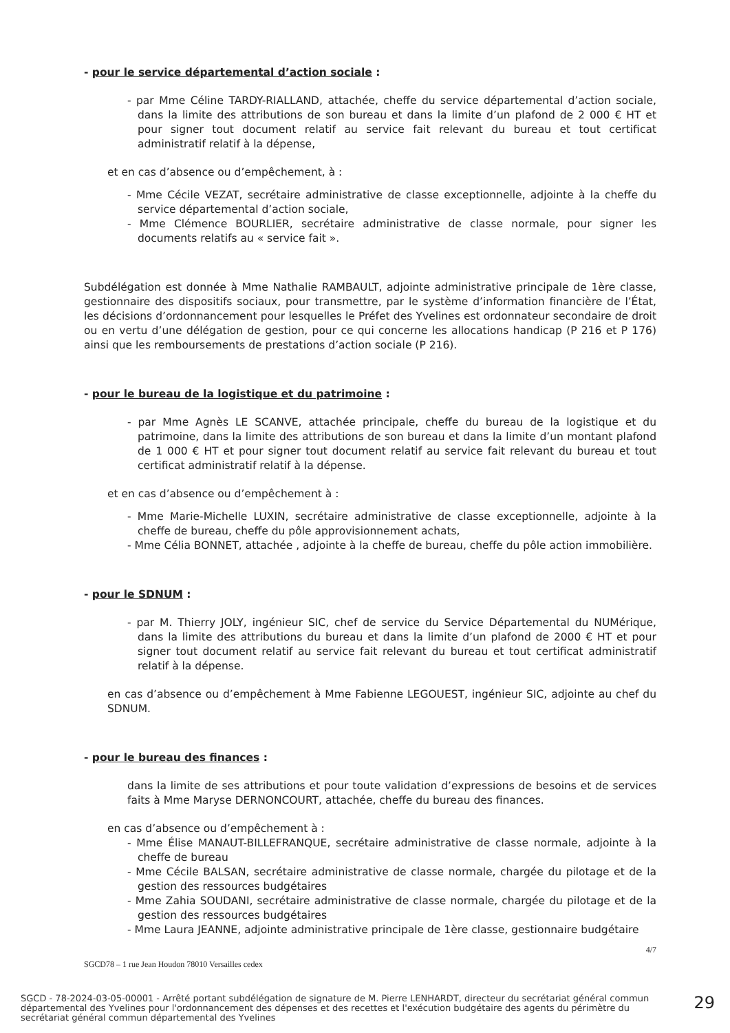- pour le service départemental d’action sociale :
- par Mme Céline TARDY-RIALLAND, attachée, cheffe du service départemental d’action sociale, dans la limite des attributions de son bureau et dans la limite d’un plafond de 2 000 € HT et pour signer tout document relatif au service fait relevant du bureau et tout certificat administratif relatif à la dépense,
et en cas d’absence ou d’empêchement, à :
- Mme Cécile VEZAT, secrétaire administrative de classe exceptionnelle, adjointe à la cheffe du service départemental d’action sociale,
- Mme Clémence BOURLIER, secrétaire administrative de classe normale, pour signer les documents relatifs au « service fait ».
Subdélégation est donnée à Mme Nathalie RAMBAULT, adjointe administrative principale de 1ère classe, gestionnaire des dispositifs sociaux, pour transmettre, par le système d’information financière de l’État, les décisions d’ordonnancement pour lesquelles le Préfet des Yvelines est ordonnateur secondaire de droit ou en vertu d’une délégation de gestion, pour ce qui concerne les allocations handicap (P 216 et P 176) ainsi que les remboursements de prestations d’action sociale (P 216).
- pour le bureau de la logistique et du patrimoine :
- par Mme Agnès LE SCANVE, attachée principale, cheffe du bureau de la logistique et du patrimoine, dans la limite des attributions de son bureau et dans la limite d’un montant plafond de 1 000 € HT et pour signer tout document relatif au service fait relevant du bureau et tout certificat administratif relatif à la dépense.
et en cas d’absence ou d’empêchement à :
- Mme Marie-Michelle LUXIN, secrétaire administrative de classe exceptionnelle, adjointe à la cheffe de bureau, cheffe du pôle approvisionnement achats,
- Mme Célia BONNET, attachée , adjointe à la cheffe de bureau, cheffe du pôle action immobilière.
- pour le SDNUM :
- par M. Thierry JOLY, ingénieur SIC, chef de service du Service Départemental du NUMérique, dans la limite des attributions du bureau et dans la limite d’un plafond de 2000 € HT et pour signer tout document relatif au service fait relevant du bureau et tout certificat administratif relatif à la dépense.
en cas d’absence ou d’empêchement à Mme Fabienne LEGOUEST, ingénieur SIC, adjointe au chef du SDNUM.
- pour le bureau des finances :
dans la limite de ses attributions et pour toute validation d’expressions de besoins et de services faits à Mme Maryse DERNONCOURT, attachée, cheffe du bureau des finances.
en cas d’absence ou d’empêchement à :
- Mme Élise MANAUT-BILLEFRANQUE, secrétaire administrative de classe normale, adjointe à la cheffe de bureau
- Mme Cécile BALSAN, secrétaire administrative de classe normale, chargée du pilotage et de la gestion des ressources budgétaires
- Mme Zahia SOUDANI, secrétaire administrative de classe normale, chargée du pilotage et de la gestion des ressources budgétaires
- Mme Laura JEANNE, adjointe administrative principale de 1ère classe, gestionnaire budgétaire
4/7
SGCD78 – 1 rue Jean Houdon 78010 Versailles cedex
SGCD - 78-2024-03-05-00001 - Arrêté portant subdélégation de signature de M. Pierre LENHARDT, directeur du secrétariat général commun départemental des Yvelines pour l'ordonnancement des dépenses et des recettes et l'exécution budgétaire des agents du périmètre du secrétariat général commun départemental des Yvelines
29